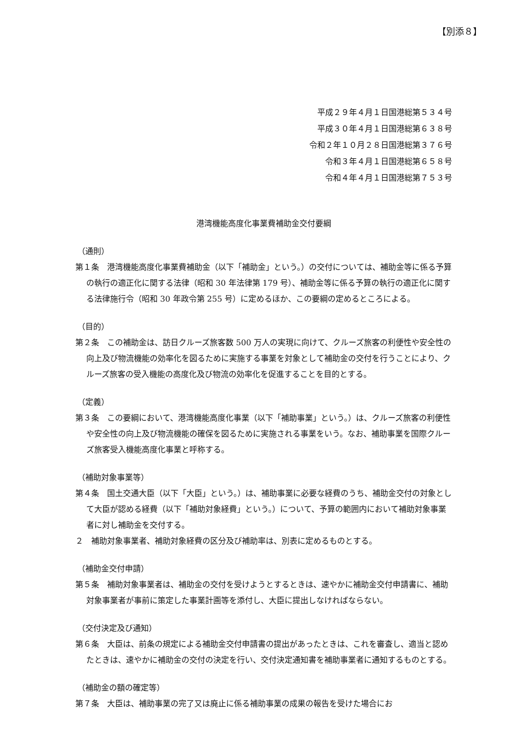【別添８】
平成２９年４月１日国港総第５３４号
平成３０年４月１日国港総第６３８号
令和２年１０月２８日国港総第３７６号
令和３年４月１日国港総第６５８号
令和４年４月１日国港総第７５３号
港湾機能高度化事業費補助金交付要綱
（通則）
第１条　港湾機能高度化事業費補助金（以下「補助金」という。）の交付については、補助金等に係る予算の執行の適正化に関する法律（昭和 30 年法律第 179 号）、補助金等に係る予算の執行の適正化に関する法律施行令（昭和 30 年政令第 255 号）に定めるほか、この要綱の定めるところによる。
（目的）
第２条　この補助金は、訪日クルーズ旅客数 500 万人の実現に向けて、クルーズ旅客の利便性や安全性の向上及び物流機能の効率化を図るために実施する事業を対象として補助金の交付を行うことにより、クルーズ旅客の受入機能の高度化及び物流の効率化を促進することを目的とする。
（定義）
第３条　この要綱において、港湾機能高度化事業（以下「補助事業」という。）は、クルーズ旅客の利便性や安全性の向上及び物流機能の確保を図るために実施される事業をいう。なお、補助事業を国際クルーズ旅客受入機能高度化事業と呼称する。
（補助対象事業等）
第４条　国土交通大臣（以下「大臣」という。）は、補助事業に必要な経費のうち、補助金交付の対象として大臣が認める経費（以下「補助対象経費」という。）について、予算の範囲内において補助対象事業者に対し補助金を交付する。
２　補助対象事業者、補助対象経費の区分及び補助率は、別表に定めるものとする。
（補助金交付申請）
第５条　補助対象事業者は、補助金の交付を受けようとするときは、速やかに補助金交付申請書に、補助対象事業者が事前に策定した事業計画等を添付し、大臣に提出しなければならない。
（交付決定及び通知）
第６条　大臣は、前条の規定による補助金交付申請書の提出があったときは、これを審査し、適当と認めたときは、速やかに補助金の交付の決定を行い、交付決定通知書を補助事業者に通知するものとする。
（補助金の額の確定等）
第７条　大臣は、補助事業の完了又は廃止に係る補助事業の成果の報告を受けた場合にお